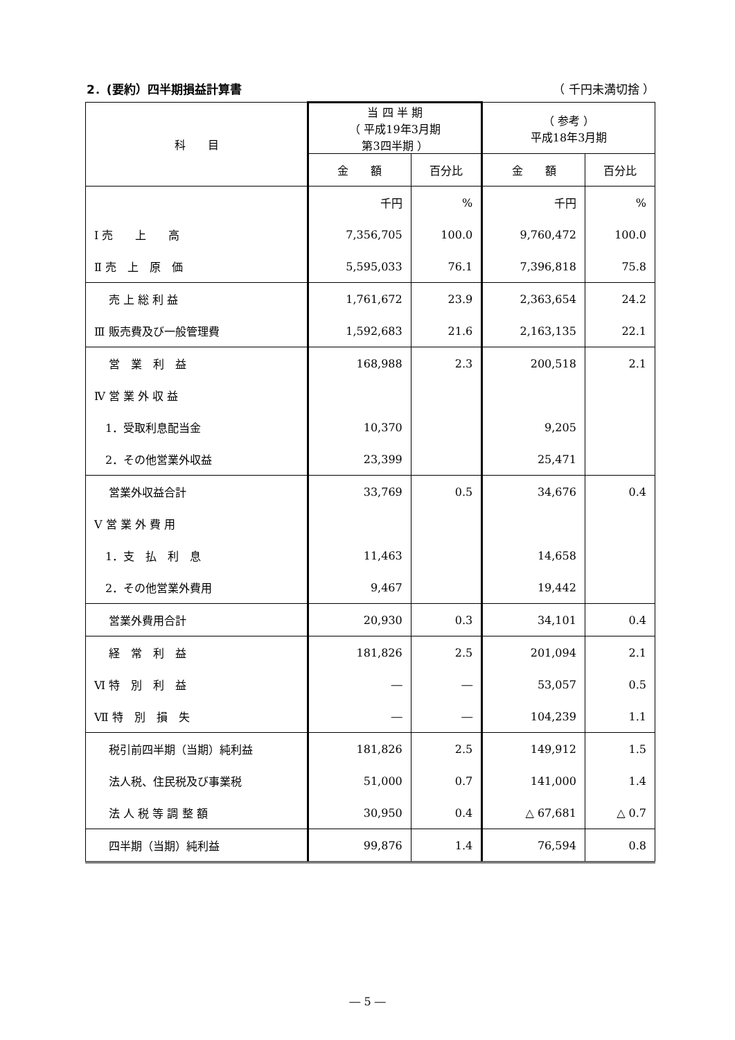2．(要約）四半期損益計算書 （ 千円未満切捨 ）
| 科 目 | 当 四 半 期 （ 平成19年3月期 第3四半期 ） | | （ 参考 ） 平成18年3月期 | |
| --- | --- | --- | --- | --- |
| | 金 額 | 百分比 | 金 額 | 百分比 |
| | 千円 | % | 千円 | % |
| Ⅰ 売 上 高 | 7,356,705 | 100.0 | 9,760,472 | 100.0 |
| Ⅱ 売 上 原 価 | 5,595,033 | 76.1 | 7,396,818 | 75.8 |
| 売 上 総 利 益 | 1,761,672 | 23.9 | 2,363,654 | 24.2 |
| Ⅲ 販売費及び一般管理費 | 1,592,683 | 21.6 | 2,163,135 | 22.1 |
| 営 業 利 益 | 168,988 | 2.3 | 200,518 | 2.1 |
| Ⅳ 営 業 外 収 益 | | | | |
| 1．受取利息配当金 | 10,370 | | 9,205 | |
| 2．その他営業外収益 | 23,399 | | 25,471 | |
| 営業外収益合計 | 33,769 | 0.5 | 34,676 | 0.4 |
| Ⅴ 営 業 外 費 用 | | | | |
| 1．支 払 利 息 | 11,463 | | 14,658 | |
| 2．その他営業外費用 | 9,467 | | 19,442 | |
| 営業外費用合計 | 20,930 | 0.3 | 34,101 | 0.4 |
| 経 常 利 益 | 181,826 | 2.5 | 201,094 | 2.1 |
| Ⅵ 特 別 利 益 | ― | ― | 53,057 | 0.5 |
| Ⅶ 特 別 損 失 | ― | ― | 104,239 | 1.1 |
| 税引前四半期（当期）純利益 | 181,826 | 2.5 | 149,912 | 1.5 |
| 法人税、住民税及び事業税 | 51,000 | 0.7 | 141,000 | 1.4 |
| 法 人 税 等 調 整 額 | 30,950 | 0.4 | △ 67,681 | △ 0.7 |
| 四半期（当期）純利益 | 99,876 | 1.4 | 76,594 | 0.8 |
― 5 ―